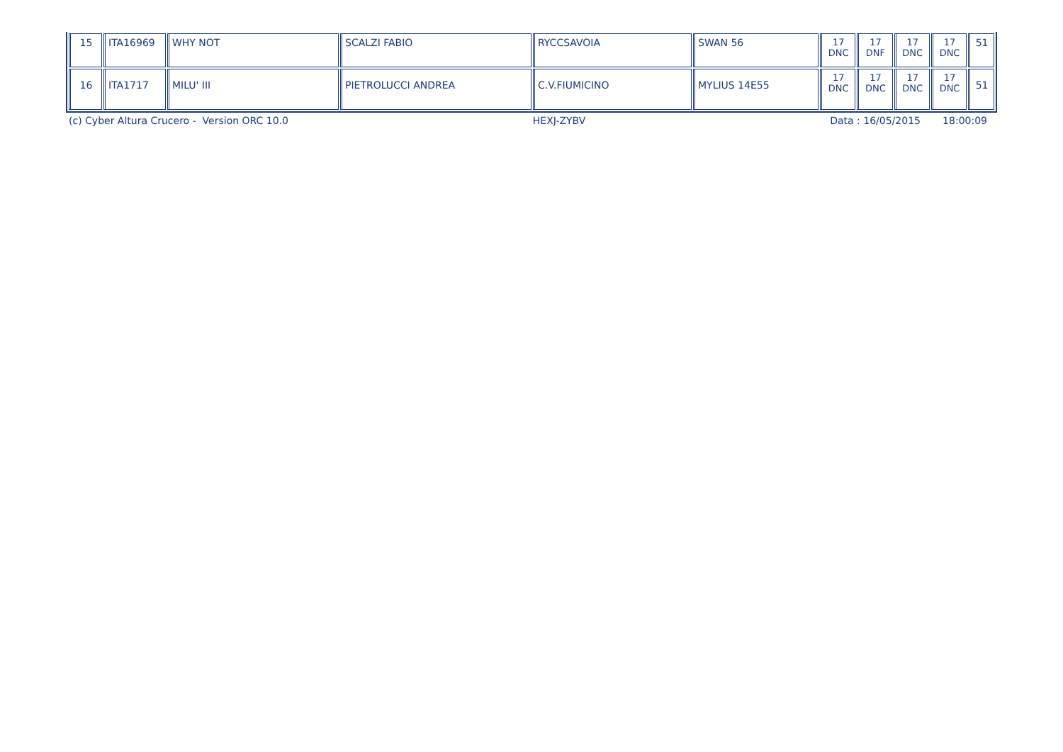| 15 | ITA16969 | WHY NOT | SCALZI FABIO | RYCCSAVOIA | SWAN 56 | 17 DNC | 17 DNF | 17 DNC | 17 DNC | 51 |
| 16 | ITA1717 | MILU' III | PIETROLUCCI ANDREA | C.V.FIUMICINO | MYLIUS 14E55 | 17 DNC | 17 DNC | 17 DNC | 17 DNC | 51 |
(c) Cyber Altura Crucero - Version ORC 10.0 HEXJ-ZYBV Data : 16/05/2015 18:00:09